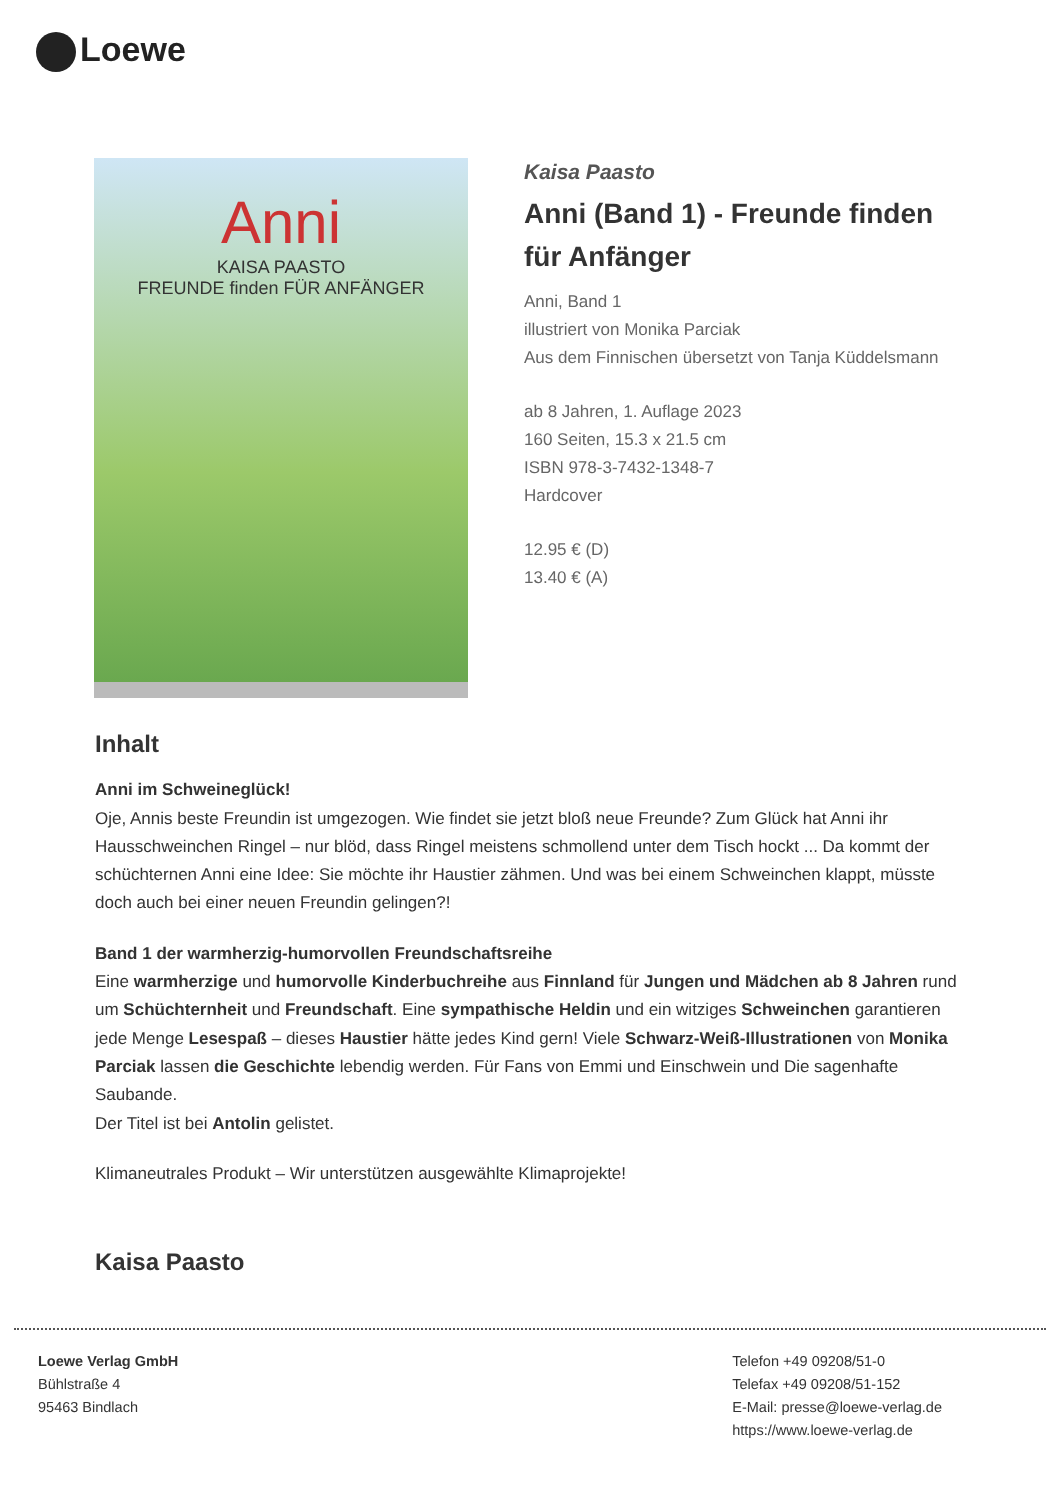Loewe
Anni
KAISA PAASTO
FREUNDE finden FÜR ANFÄNGER
Kaisa Paasto
Anni (Band 1) - Freunde finden für Anfänger
Anni, Band 1
illustriert von Monika Parciak
Aus dem Finnischen übersetzt von Tanja Küddelsmann
ab 8 Jahren, 1. Auflage 2023
160 Seiten, 15.3 x 21.5 cm
ISBN 978-3-7432-1348-7
Hardcover
12.95 € (D)
13.40 € (A)
Inhalt
Anni im Schweineglück!
Oje, Annis beste Freundin ist umgezogen. Wie findet sie jetzt bloß neue Freunde? Zum Glück hat Anni ihr Hausschweinchen Ringel – nur blöd, dass Ringel meistens schmollend unter dem Tisch hockt ... Da kommt der schüchternen Anni eine Idee: Sie möchte ihr Haustier zähmen. Und was bei einem Schweinchen klappt, müsste doch auch bei einer neuen Freundin gelingen?!
Band 1 der warmherzig-humorvollen Freundschaftsreihe
Eine warmherzige und humorvolle Kinderbuchreihe aus Finnland für Jungen und Mädchen ab 8 Jahren rund um Schüchternheit und Freundschaft. Eine sympathische Heldin und ein witziges Schweinchen garantieren jede Menge Lesespaß – dieses Haustier hätte jedes Kind gern! Viele Schwarz-Weiß-Illustrationen von Monika Parciak lassen die Geschichte lebendig werden. Für Fans von Emmi und Einschwein und Die sagenhafte Saubande.
Der Titel ist bei Antolin gelistet.
Klimaneutrales Produkt – Wir unterstützen ausgewählte Klimaprojekte!
Kaisa Paasto
Loewe Verlag GmbH
Bühlstraße 4
95463 Bindlach
Telefon +49 09208/51-0
Telefax +49 09208/51-152
E-Mail: presse@loewe-verlag.de
https://www.loewe-verlag.de